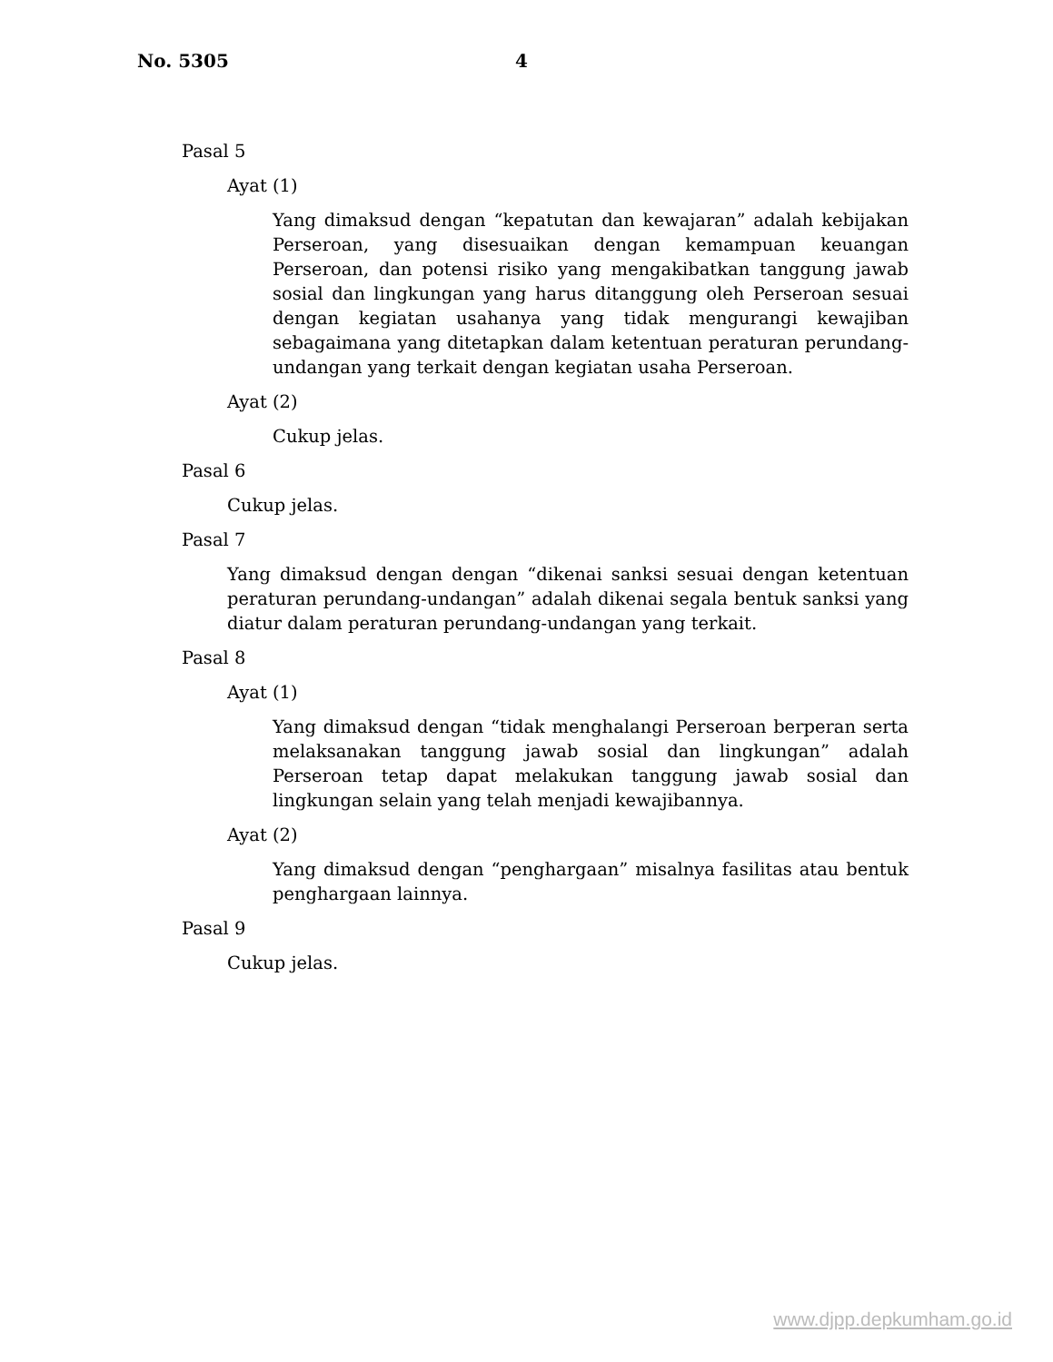No. 5305 4
Pasal 5
Ayat (1)
Yang dimaksud dengan “kepatutan dan kewajaran” adalah kebijakan Perseroan, yang disesuaikan dengan kemampuan keuangan Perseroan, dan potensi risiko yang mengakibatkan tanggung jawab sosial dan lingkungan yang harus ditanggung oleh Perseroan sesuai dengan kegiatan usahanya yang tidak mengurangi kewajiban sebagaimana yang ditetapkan dalam ketentuan peraturan perundang-undangan yang terkait dengan kegiatan usaha Perseroan.
Ayat (2)
Cukup jelas.
Pasal 6
Cukup jelas.
Pasal 7
Yang dimaksud dengan dengan “dikenai sanksi sesuai dengan ketentuan peraturan perundang-undangan” adalah dikenai segala bentuk sanksi yang diatur dalam peraturan perundang-undangan yang terkait.
Pasal 8
Ayat (1)
Yang dimaksud dengan “tidak menghalangi Perseroan berperan serta melaksanakan tanggung jawab sosial dan lingkungan” adalah Perseroan tetap dapat melakukan tanggung jawab sosial dan lingkungan selain yang telah menjadi kewajibannya.
Ayat (2)
Yang dimaksud dengan “penghargaan” misalnya fasilitas atau bentuk penghargaan lainnya.
Pasal 9
Cukup jelas.
www.djpp.depkumham.go.id